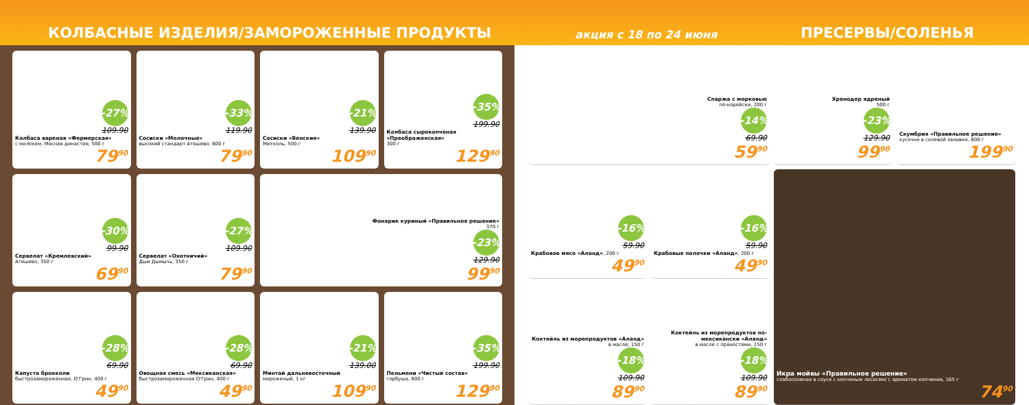КОЛБАСНЫЕ ИЗДЕЛИЯ/ЗАМОРОЖЕННЫЕ ПРОДУКТЫ акция с 18 по 24 июня ПРЕСЕРВЫ/СОЛЕНЬЯ
-27%
109.90
Колбаса вареная «Фермерская»
с молоком, Мясная династия, 500 г
79<sup>90</sup>
-33%
119.90
Сосиски «Молочные»
высокий стандарт Атяшево, 600 г
79<sup>90</sup>
-21%
139.90
Сосиски «Венские»
Митколь, 500 г
109<sup>90</sup>
-35%
199.90
Колбаса сырокопченая «Преображенская»
300 г
129<sup>90</sup>
-30%
99.90
Сервелат «Кремлевский»
Атяшево, 350 г
69<sup>90</sup>
-27%
109.90
Сервелат «Охотничий»
Дым Дымычь, 350 г
79<sup>90</sup>
Фонарик куриный «Правильное решение»
370 г
-23%
129.90
99<sup>90</sup>
-28%
69.90
Капуста брокколи
быстрозамороженная, О'Грин, 400 г
49<sup>90</sup>
-28%
69.90
Овощная смесь «Мексиканская»
быстрозамороженная О'Грин, 400 г
49<sup>90</sup>
-21%
139.00
Минтай дальневосточный
мороженый, 1 кг
109<sup>90</sup>
-35%
199.90
Пельмени «Чистый состав»
горбуша, 800 г
129<sup>90</sup>
Спаржа с морковью
по-корейски, 200 г
-14%
69.90
59<sup>90</sup>
Хренодер ядреный
500 г
-23%
129.90
99<sup>90</sup>
Скумбрия «Правильное решение»
кусочки в солевой заливке, 800 г
199<sup>90</sup>
-16%
59.90
Крабовое мясо «Аланд», 200 г
49<sup>90</sup>
-16%
59.90
Крабовые палочки «Аланд», 200 г
49<sup>90</sup>
Икра мойвы «Правильное решение»
слабосоленая в соусе с копченым лососем/ с ароматом копчения, 165 г
74<sup>90</sup>
Коктейль из морепродуктов «Аланд»
в масле, 150 г
-18%
109.90
89<sup>90</sup>
Коктейль из морепродуктов по-мексикански «Аланд»
в масле с пряностями, 150 г
-18%
109.90
89<sup>90</sup>